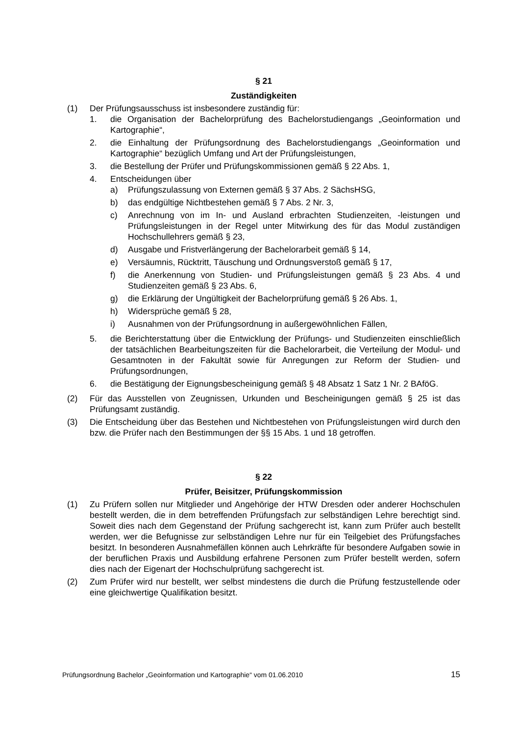§ 21
Zuständigkeiten
(1) Der Prüfungsausschuss ist insbesondere zuständig für:
1. die Organisation der Bachelorprüfung des Bachelorstudiengangs „Geoinformation und Kartographie“,
2. die Einhaltung der Prüfungsordnung des Bachelorstudiengangs „Geoinformation und Kartographie“ bezüglich Umfang und Art der Prüfungsleistungen,
3. die Bestellung der Prüfer und Prüfungskommissionen gemäß § 22 Abs. 1,
4. Entscheidungen über
a) Prüfungszulassung von Externen gemäß § 37 Abs. 2 SächsHSG,
b) das endgültige Nichtbestehen gemäß § 7 Abs. 2 Nr. 3,
c) Anrechnung von im In- und Ausland erbrachten Studienzeiten, -leistungen und Prüfungsleistungen in der Regel unter Mitwirkung des für das Modul zuständigen Hochschullehrers gemäß § 23,
d) Ausgabe und Fristverlängerung der Bachelorarbeit gemäß § 14,
e) Versäumnis, Rücktritt, Täuschung und Ordnungsverstoß gemäß § 17,
f) die Anerkennung von Studien- und Prüfungsleistungen gemäß § 23 Abs. 4 und Studienzeiten gemäß § 23 Abs. 6,
g) die Erklärung der Ungültigkeit der Bachelorprüfung gemäß § 26 Abs. 1,
h) Widersprüche gemäß § 28,
i) Ausnahmen von der Prüfungsordnung in außergewöhnlichen Fällen,
5. die Berichterstattung über die Entwicklung der Prüfungs- und Studienzeiten einschließlich der tatsächlichen Bearbeitungszeiten für die Bachelorarbeit, die Verteilung der Modul- und Gesamtnoten in der Fakultät sowie für Anregungen zur Reform der Studien- und Prüfungsordnungen,
6. die Bestätigung der Eignungsbescheinigung gemäß § 48 Absatz 1 Satz 1 Nr. 2 BAföG.
(2) Für das Ausstellen von Zeugnissen, Urkunden und Bescheinigungen gemäß § 25 ist das Prüfungsamt zuständig.
(3) Die Entscheidung über das Bestehen und Nichtbestehen von Prüfungsleistungen wird durch den bzw. die Prüfer nach den Bestimmungen der §§ 15 Abs. 1 und 18 getroffen.
§ 22
Prüfer, Beisitzer, Prüfungskommission
(1) Zu Prüfern sollen nur Mitglieder und Angehörige der HTW Dresden oder anderer Hochschulen bestellt werden, die in dem betreffenden Prüfungsfach zur selbständigen Lehre berechtigt sind. Soweit dies nach dem Gegenstand der Prüfung sachgerecht ist, kann zum Prüfer auch bestellt werden, wer die Befugnisse zur selbständigen Lehre nur für ein Teilgebiet des Prüfungsfaches besitzt. In besonderen Ausnahmefällen können auch Lehrkräfte für besondere Aufgaben sowie in der beruflichen Praxis und Ausbildung erfahrene Personen zum Prüfer bestellt werden, sofern dies nach der Eigenart der Hochschulprüfung sachgerecht ist.
(2) Zum Prüfer wird nur bestellt, wer selbst mindestens die durch die Prüfung festzustellende oder eine gleichwertige Qualifikation besitzt.
Prüfungsordnung Bachelor „Geoinformation und Kartographie“ vom 01.06.2010 15